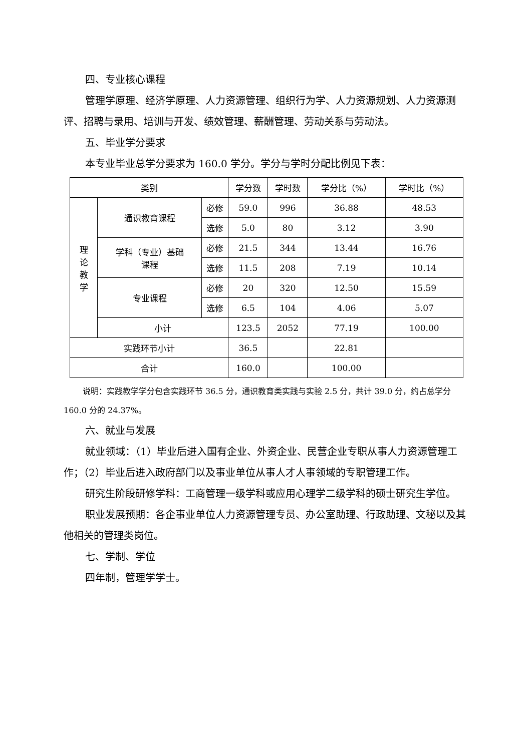四、专业核心课程
管理学原理、经济学原理、人力资源管理、组织行为学、人力资源规划、人力资源测评、招聘与录用、培训与开发、绩效管理、薪酬管理、劳动关系与劳动法。
五、毕业学分要求
本专业毕业总学分要求为 160.0 学分。学分与学时分配比例见下表：
| 类别 | | | 学分数 | 学时数 | 学分比（%） | 学时比（%） |
| --- | --- | --- | --- | --- | --- | --- |
| 理 论 教 学 | 通识教育课程 | 必修 | 59.0 | 996 | 36.88 | 48.53 |
| | | 选修 | 5.0 | 80 | 3.12 | 3.90 |
| | 学科（专业）基础 课程 | 必修 | 21.5 | 344 | 13.44 | 16.76 |
| | | 选修 | 11.5 | 208 | 7.19 | 10.14 |
| | 专业课程 | 必修 | 20 | 320 | 12.50 | 15.59 |
| | | 选修 | 6.5 | 104 | 4.06 | 5.07 |
| | 小计 | | 123.5 | 2052 | 77.19 | 100.00 |
| 实践环节小计 | | | 36.5 | | 22.81 | |
| 合计 | | | 160.0 | | 100.00 | |
说明：实践教学学分包含实践环节 36.5 分，通识教育类实践与实验 2.5 分，共计 39.0 分，约占总学分 160.0 分的 24.37%。
六、就业与发展
就业领域：（1）毕业后进入国有企业、外资企业、民营企业专职从事人力资源管理工作；（2）毕业后进入政府部门以及事业单位从事人才人事领域的专职管理工作。
研究生阶段研修学科：工商管理一级学科或应用心理学二级学科的硕士研究生学位。
职业发展预期：各企事业单位人力资源管理专员、办公室助理、行政助理、文秘以及其他相关的管理类岗位。
七、学制、学位
四年制，管理学学士。